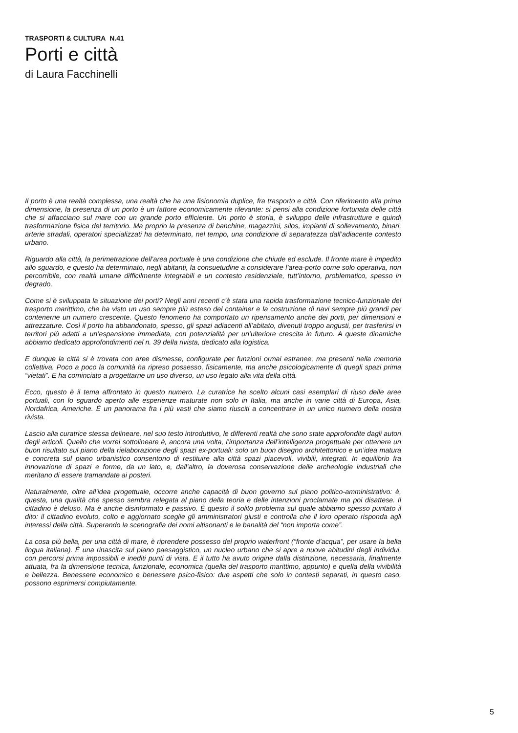TRASPORTI & CULTURA N.41
Porti e città
di Laura Facchinelli
Il porto è una realtà complessa, una realtà che ha una fisionomia duplice, fra trasporto e città. Con riferimento alla prima dimensione, la presenza di un porto è un fattore economicamente rilevante: si pensi alla condizione fortunata delle città che si affacciano sul mare con un grande porto efficiente. Un porto è storia, è sviluppo delle infrastrutture e quindi trasformazione fisica del territorio. Ma proprio la presenza di banchine, magazzini, silos, impianti di sollevamento, binari, arterie stradali, operatori specializzati ha determinato, nel tempo, una condizione di separatezza dall’adiacente contesto urbano.
Riguardo alla città, la perimetrazione dell’area portuale è una condizione che chiude ed esclude. Il fronte mare è impedito allo sguardo, e questo ha determinato, negli abitanti, la consuetudine a considerare l’area-porto come solo operativa, non percorribile, con realtà umane difficilmente integrabili e un contesto residenziale, tutt’intorno, problematico, spesso in degrado.
Come si è sviluppata la situazione dei porti? Negli anni recenti c’è stata una rapida trasformazione tecnico-funzionale del trasporto marittimo, che ha visto un uso sempre più esteso del container e la costruzione di navi sempre più grandi per contenerne un numero crescente. Questo fenomeno ha comportato un ripensamento anche dei porti, per dimensioni e attrezzature. Così il porto ha abbandonato, spesso, gli spazi adiacenti all’abitato, divenuti troppo angusti, per trasferirsi in territori più adatti a un’espansione immediata, con potenzialità per un’ulteriore crescita in futuro. A queste dinamiche abbiamo dedicato approfondimenti nel n. 39 della rivista, dedicato alla logistica.
E dunque la città si è trovata con aree dismesse, configurate per funzioni ormai estranee, ma presenti nella memoria collettiva. Poco a poco la comunità ha ripreso possesso, fisicamente, ma anche psicologicamente di quegli spazi prima “vietati”. E ha cominciato a progettarne un uso diverso, un uso legato alla vita della città.
Ecco, questo è il tema affrontato in questo numero. La curatrice ha scelto alcuni casi esemplari di riuso delle aree portuali, con lo sguardo aperto alle esperienze maturate non solo in Italia, ma anche in varie città di Europa, Asia, Nordafrica, Americhe. È un panorama fra i più vasti che siamo riusciti a concentrare in un unico numero della nostra rivista.
Lascio alla curatrice stessa delineare, nel suo testo introduttivo, le differenti realtà che sono state approfondite dagli autori degli articoli. Quello che vorrei sottolineare è, ancora una volta, l’importanza dell’intelligenza progettuale per ottenere un buon risultato sul piano della rielaborazione degli spazi ex-portuali: solo un buon disegno architettonico e un’idea matura e concreta sul piano urbanistico consentono di restituire alla città spazi piacevoli, vivibili, integrati. In equilibrio fra innovazione di spazi e forme, da un lato, e, dall’altro, la doverosa conservazione delle archeologie industriali che meritano di essere tramandate ai posteri.
Naturalmente, oltre all’idea progettuale, occorre anche capacità di buon governo sul piano politico-amministrativo: è, questa, una qualità che spesso sembra relegata al piano della teoria e delle intenzioni proclamate ma poi disattese. Il cittadino è deluso. Ma è anche disinformato e passivo. È questo il solito problema sul quale abbiamo spesso puntato il dito: il cittadino evoluto, colto e aggiornato sceglie gli amministratori giusti e controlla che il loro operato risponda agli interessi della città. Superando la scenografia dei nomi altisonanti e le banalità del “non importa come”.
La cosa più bella, per una città di mare, è riprendere possesso del proprio waterfront (“fronte d’acqua”, per usare la bella lingua italiana). È una rinascita sul piano paesaggistico, un nucleo urbano che si apre a nuove abitudini degli individui, con percorsi prima impossibili e inediti punti di vista. E il tutto ha avuto origine dalla distinzione, necessaria, finalmente attuata, fra la dimensione tecnica, funzionale, economica (quella del trasporto marittimo, appunto) e quella della vivibilità e bellezza. Benessere economico e benessere psico-fisico: due aspetti che solo in contesti separati, in questo caso, possono esprimersi compiutamente.
5